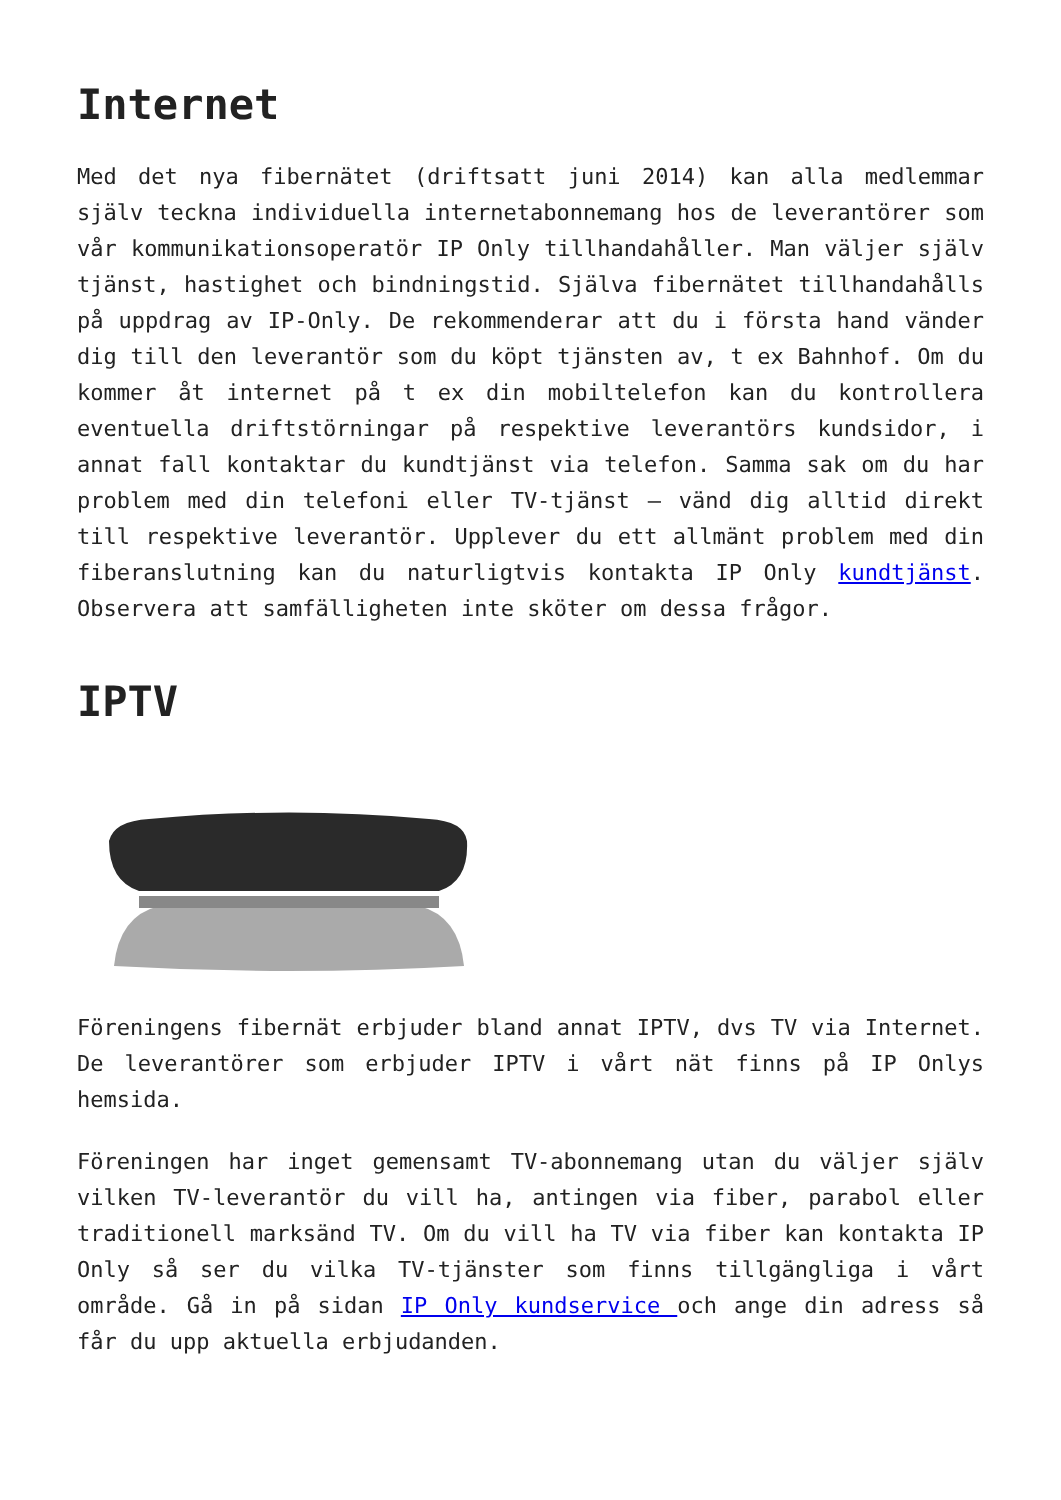Internet
Med det nya fibernätet (driftsatt juni 2014) kan alla medlemmar själv teckna individuella internetabonnemang hos de leverantörer som vår kommunikationsoperatör IP Only tillhandahåller. Man väljer själv tjänst, hastighet och bindningstid. Själva fibernätet tillhandahålls på uppdrag av IP-Only. De rekommenderar att du i första hand vänder dig till den leverantör som du köpt tjänsten av, t ex Bahnhof. Om du kommer åt internet på t ex din mobiltelefon kan du kontrollera eventuella driftstörningar på respektive leverantörs kundsidor, i annat fall kontaktar du kundtjänst via telefon. Samma sak om du har problem med din telefoni eller TV-tjänst – vänd dig alltid direkt till respektive leverantör. Upplever du ett allmänt problem med din fiberanslutning kan du naturligtvis kontakta IP Only kundtjänst. Observera att samfälligheten inte sköter om dessa frågor.
IPTV
Föreningens fibernät erbjuder bland annat IPTV, dvs TV via Internet. De leverantörer som erbjuder IPTV i vårt nät finns på IP Onlys hemsida.
Föreningen har inget gemensamt TV-abonnemang utan du väljer själv vilken TV-leverantör du vill ha, antingen via fiber, parabol eller traditionell marksänd TV. Om du vill ha TV via fiber kan kontakta IP Only så ser du vilka TV-tjänster som finns tillgängliga i vårt område. Gå in på sidan IP Only kundservice och ange din adress så får du upp aktuella erbjudanden.